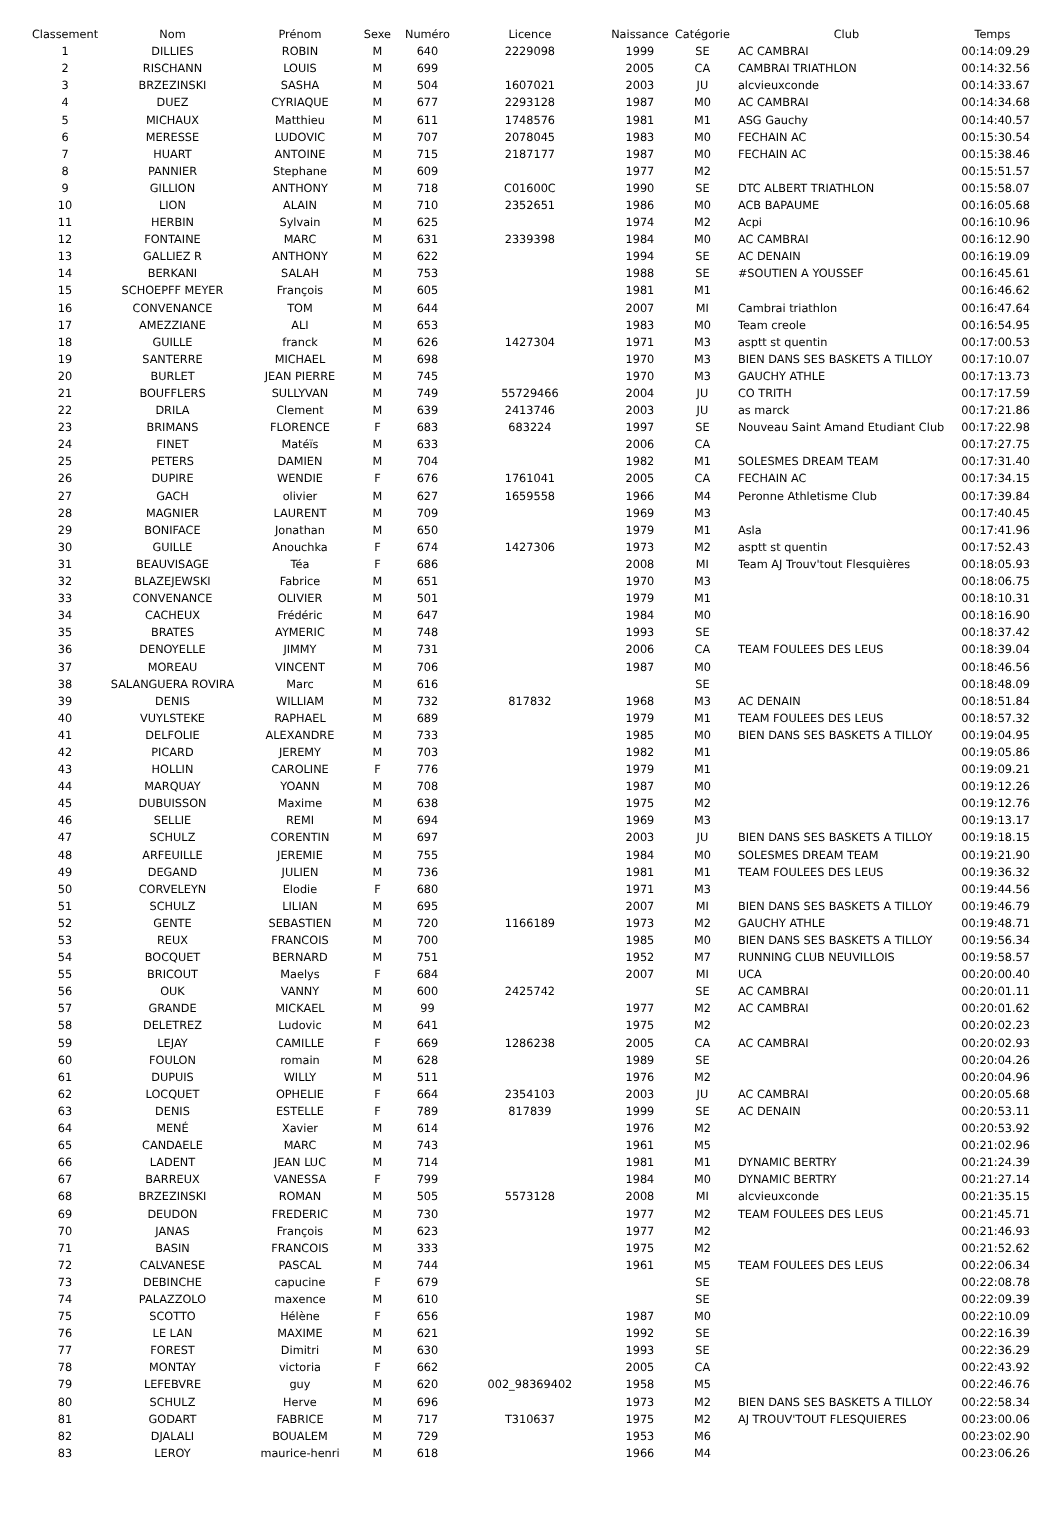| Classement | Nom | Prénom | Sexe | Numéro | Licence | Naissance | Catégorie | Club | Temps |
| --- | --- | --- | --- | --- | --- | --- | --- | --- | --- |
| 1 | DILLIES | ROBIN | M | 640 | 2229098 | 1999 | SE | AC CAMBRAI | 00:14:09.29 |
| 2 | RISCHANN | LOUIS | M | 699 | | 2005 | CA | CAMBRAI TRIATHLON | 00:14:32.56 |
| 3 | BRZEZINSKI | SASHA | M | 504 | 1607021 | 2003 | JU | alcvieuxconde | 00:14:33.67 |
| 4 | DUEZ | CYRIAQUE | M | 677 | 2293128 | 1987 | M0 | AC CAMBRAI | 00:14:34.68 |
| 5 | MICHAUX | Matthieu | M | 611 | 1748576 | 1981 | M1 | ASG Gauchy | 00:14:40.57 |
| 6 | MERESSE | LUDOVIC | M | 707 | 2078045 | 1983 | M0 | FECHAIN AC | 00:15:30.54 |
| 7 | HUART | ANTOINE | M | 715 | 2187177 | 1987 | M0 | FECHAIN AC | 00:15:38.46 |
| 8 | PANNIER | Stephane | M | 609 | | 1977 | M2 | | 00:15:51.57 |
| 9 | GILLION | ANTHONY | M | 718 | C01600C | 1990 | SE | DTC ALBERT TRIATHLON | 00:15:58.07 |
| 10 | LION | ALAIN | M | 710 | 2352651 | 1986 | M0 | ACB BAPAUME | 00:16:05.68 |
| 11 | HERBIN | Sylvain | M | 625 | | 1974 | M2 | Acpi | 00:16:10.96 |
| 12 | FONTAINE | MARC | M | 631 | 2339398 | 1984 | M0 | AC CAMBRAI | 00:16:12.90 |
| 13 | GALLIEZ R | ANTHONY | M | 622 | | 1994 | SE | AC DENAIN | 00:16:19.09 |
| 14 | BERKANI | SALAH | M | 753 | | 1988 | SE | #SOUTIEN A YOUSSEF | 00:16:45.61 |
| 15 | SCHOEPFF MEYER | François | M | 605 | | 1981 | M1 | | 00:16:46.62 |
| 16 | CONVENANCE | TOM | M | 644 | | 2007 | MI | Cambrai triathlon | 00:16:47.64 |
| 17 | AMEZZIANE | ALI | M | 653 | | 1983 | M0 | Team creole | 00:16:54.95 |
| 18 | GUILLE | franck | M | 626 | 1427304 | 1971 | M3 | asptt st quentin | 00:17:00.53 |
| 19 | SANTERRE | MICHAEL | M | 698 | | 1970 | M3 | BIEN DANS SES BASKETS A TILLOY | 00:17:10.07 |
| 20 | BURLET | JEAN PIERRE | M | 745 | | 1970 | M3 | GAUCHY ATHLE | 00:17:13.73 |
| 21 | BOUFFLERS | SULLYVAN | M | 749 | 55729466 | 2004 | JU | CO TRITH | 00:17:17.59 |
| 22 | DRILA | Clement | M | 639 | 2413746 | 2003 | JU | as marck | 00:17:21.86 |
| 23 | BRIMANS | FLORENCE | F | 683 | 683224 | 1997 | SE | Nouveau Saint Amand Etudiant Club | 00:17:22.98 |
| 24 | FINET | Matéïs | M | 633 | | 2006 | CA | | 00:17:27.75 |
| 25 | PETERS | DAMIEN | M | 704 | | 1982 | M1 | SOLESMES DREAM TEAM | 00:17:31.40 |
| 26 | DUPIRE | WENDIE | F | 676 | 1761041 | 2005 | CA | FECHAIN AC | 00:17:34.15 |
| 27 | GACH | olivier | M | 627 | 1659558 | 1966 | M4 | Peronne Athletisme Club | 00:17:39.84 |
| 28 | MAGNIER | LAURENT | M | 709 | | 1969 | M3 | | 00:17:40.45 |
| 29 | BONIFACE | Jonathan | M | 650 | | 1979 | M1 | Asla | 00:17:41.96 |
| 30 | GUILLE | Anouchka | F | 674 | 1427306 | 1973 | M2 | asptt st quentin | 00:17:52.43 |
| 31 | BEAUVISAGE | Téa | F | 686 | | 2008 | MI | Team AJ Trouv'tout Flesquières | 00:18:05.93 |
| 32 | BLAZEJEWSKI | Fabrice | M | 651 | | 1970 | M3 | | 00:18:06.75 |
| 33 | CONVENANCE | OLIVIER | M | 501 | | 1979 | M1 | | 00:18:10.31 |
| 34 | CACHEUX | Frédéric | M | 647 | | 1984 | M0 | | 00:18:16.90 |
| 35 | BRATES | AYMERIC | M | 748 | | 1993 | SE | | 00:18:37.42 |
| 36 | DENOYELLE | JIMMY | M | 731 | | 2006 | CA | TEAM FOULEES DES LEUS | 00:18:39.04 |
| 37 | MOREAU | VINCENT | M | 706 | | 1987 | M0 | | 00:18:46.56 |
| 38 | SALANGUERA ROVIRA | Marc | M | 616 | | | SE | | 00:18:48.09 |
| 39 | DENIS | WILLIAM | M | 732 | 817832 | 1968 | M3 | AC DENAIN | 00:18:51.84 |
| 40 | VUYLSTEKE | RAPHAEL | M | 689 | | 1979 | M1 | TEAM FOULEES DES LEUS | 00:18:57.32 |
| 41 | DELFOLIE | ALEXANDRE | M | 733 | | 1985 | M0 | BIEN DANS SES BASKETS A TILLOY | 00:19:04.95 |
| 42 | PICARD | JEREMY | M | 703 | | 1982 | M1 | | 00:19:05.86 |
| 43 | HOLLIN | CAROLINE | F | 776 | | 1979 | M1 | | 00:19:09.21 |
| 44 | MARQUAY | YOANN | M | 708 | | 1987 | M0 | | 00:19:12.26 |
| 45 | DUBUISSON | Maxime | M | 638 | | 1975 | M2 | | 00:19:12.76 |
| 46 | SELLIE | REMI | M | 694 | | 1969 | M3 | | 00:19:13.17 |
| 47 | SCHULZ | CORENTIN | M | 697 | | 2003 | JU | BIEN DANS SES BASKETS A TILLOY | 00:19:18.15 |
| 48 | ARFEUILLE | JEREMIE | M | 755 | | 1984 | M0 | SOLESMES DREAM TEAM | 00:19:21.90 |
| 49 | DEGAND | JULIEN | M | 736 | | 1981 | M1 | TEAM FOULEES DES LEUS | 00:19:36.32 |
| 50 | CORVELEYN | Elodie | F | 680 | | 1971 | M3 | | 00:19:44.56 |
| 51 | SCHULZ | LILIAN | M | 695 | | 2007 | MI | BIEN DANS SES BASKETS A TILLOY | 00:19:46.79 |
| 52 | GENTE | SEBASTIEN | M | 720 | 1166189 | 1973 | M2 | GAUCHY ATHLE | 00:19:48.71 |
| 53 | REUX | FRANCOIS | M | 700 | | 1985 | M0 | BIEN DANS SES BASKETS A TILLOY | 00:19:56.34 |
| 54 | BOCQUET | BERNARD | M | 751 | | 1952 | M7 | RUNNING CLUB NEUVILLOIS | 00:19:58.57 |
| 55 | BRICOUT | Maelys | F | 684 | | 2007 | MI | UCA | 00:20:00.40 |
| 56 | OUK | VANNY | M | 600 | 2425742 | | SE | AC CAMBRAI | 00:20:01.11 |
| 57 | GRANDE | MICKAEL | M | 99 | | 1977 | M2 | AC CAMBRAI | 00:20:01.62 |
| 58 | DELETREZ | Ludovic | M | 641 | | 1975 | M2 | | 00:20:02.23 |
| 59 | LEJAY | CAMILLE | F | 669 | 1286238 | 2005 | CA | AC CAMBRAI | 00:20:02.93 |
| 60 | FOULON | romain | M | 628 | | 1989 | SE | | 00:20:04.26 |
| 61 | DUPUIS | WILLY | M | 511 | | 1976 | M2 | | 00:20:04.96 |
| 62 | LOCQUET | OPHELIE | F | 664 | 2354103 | 2003 | JU | AC CAMBRAI | 00:20:05.68 |
| 63 | DENIS | ESTELLE | F | 789 | 817839 | 1999 | SE | AC DENAIN | 00:20:53.11 |
| 64 | MENÉ | Xavier | M | 614 | | 1976 | M2 | | 00:20:53.92 |
| 65 | CANDAELE | MARC | M | 743 | | 1961 | M5 | | 00:21:02.96 |
| 66 | LADENT | JEAN LUC | M | 714 | | 1981 | M1 | DYNAMIC BERTRY | 00:21:24.39 |
| 67 | BARREUX | VANESSA | F | 799 | | 1984 | M0 | DYNAMIC BERTRY | 00:21:27.14 |
| 68 | BRZEZINSKI | ROMAN | M | 505 | 5573128 | 2008 | MI | alcvieuxconde | 00:21:35.15 |
| 69 | DEUDON | FREDERIC | M | 730 | | 1977 | M2 | TEAM FOULEES DES LEUS | 00:21:45.71 |
| 70 | JANAS | François | M | 623 | | 1977 | M2 | | 00:21:46.93 |
| 71 | BASIN | FRANCOIS | M | 333 | | 1975 | M2 | | 00:21:52.62 |
| 72 | CALVANESE | PASCAL | M | 744 | | 1961 | M5 | TEAM FOULEES DES LEUS | 00:22:06.34 |
| 73 | DEBINCHE | capucine | F | 679 | | | SE | | 00:22:08.78 |
| 74 | PALAZZOLO | maxence | M | 610 | | | SE | | 00:22:09.39 |
| 75 | SCOTTO | Hélène | F | 656 | | 1987 | M0 | | 00:22:10.09 |
| 76 | LE LAN | MAXIME | M | 621 | | 1992 | SE | | 00:22:16.39 |
| 77 | FOREST | Dimitri | M | 630 | | 1993 | SE | | 00:22:36.29 |
| 78 | MONTAY | victoria | F | 662 | | 2005 | CA | | 00:22:43.92 |
| 79 | LEFEBVRE | guy | M | 620 | 002_98369402 | 1958 | M5 | | 00:22:46.76 |
| 80 | SCHULZ | Herve | M | 696 | | 1973 | M2 | BIEN DANS SES BASKETS A TILLOY | 00:22:58.34 |
| 81 | GODART | FABRICE | M | 717 | T310637 | 1975 | M2 | AJ TROUV'TOUT FLESQUIERES | 00:23:00.06 |
| 82 | DJALALI | BOUALEM | M | 729 | | 1953 | M6 | | 00:23:02.90 |
| 83 | LEROY | maurice-henri | M | 618 | | 1966 | M4 | | 00:23:06.26 |